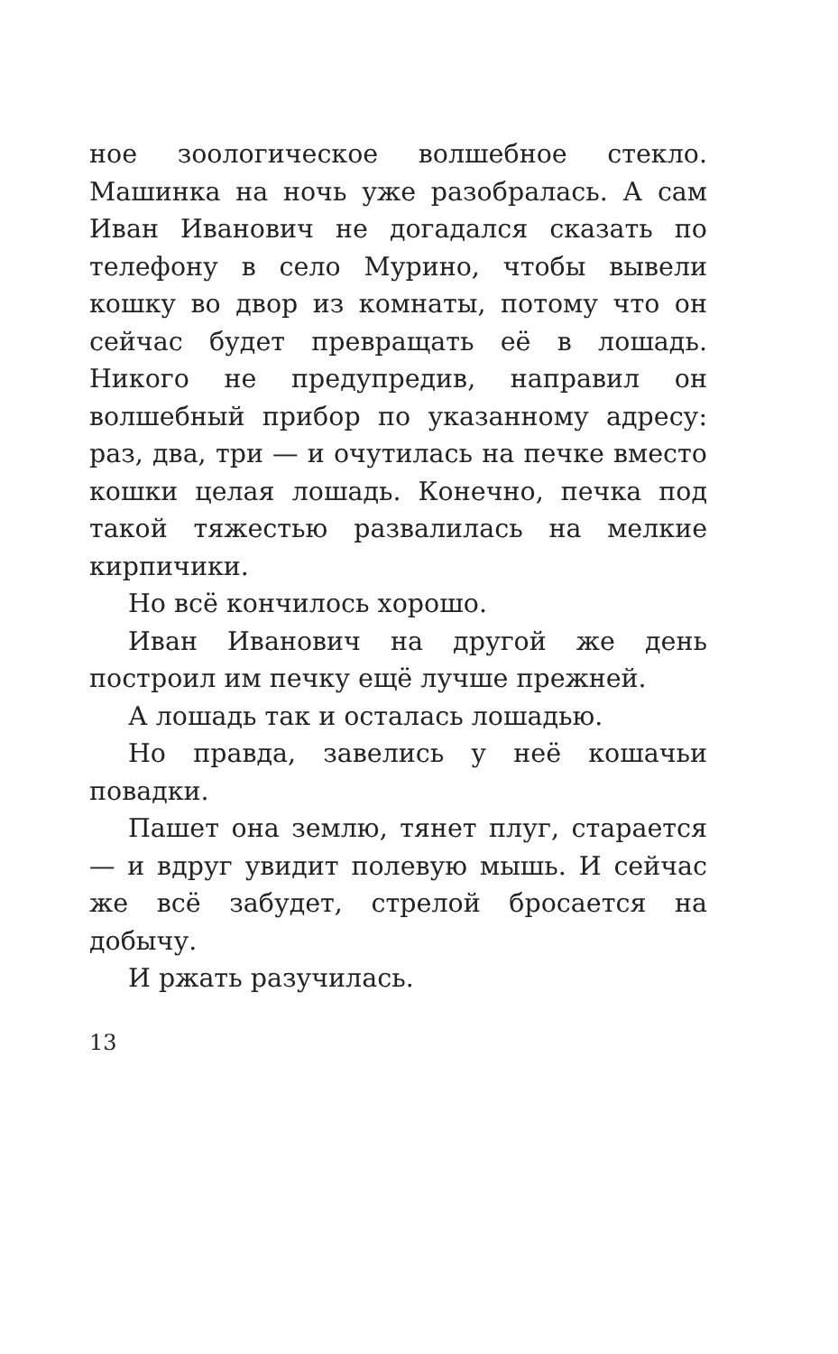ное зоологическое волшебное стекло. Машинка на ночь уже разобралась. А сам Иван Иванович не догадался сказать по телефону в село Мурино, чтобы вывели кошку во двор из комнаты, потому что он сейчас будет превращать её в лошадь. Никого не предупредив, направил он волшебный прибор по указанному адресу: раз, два, три — и очутилась на печке вместо кошки целая лошадь. Конечно, печка под такой тяжестью развалилась на мелкие кирпичики.
Но всё кончилось хорошо.
Иван Иванович на другой же день построил им печку ещё лучше прежней.
А лошадь так и осталась лошадью.
Но правда, завелись у неё кошачьи повадки.
Пашет она землю, тянет плуг, старается — и вдруг увидит полевую мышь. И сейчас же всё забудет, стрелой бросается на добычу.
И ржать разучилась.
13